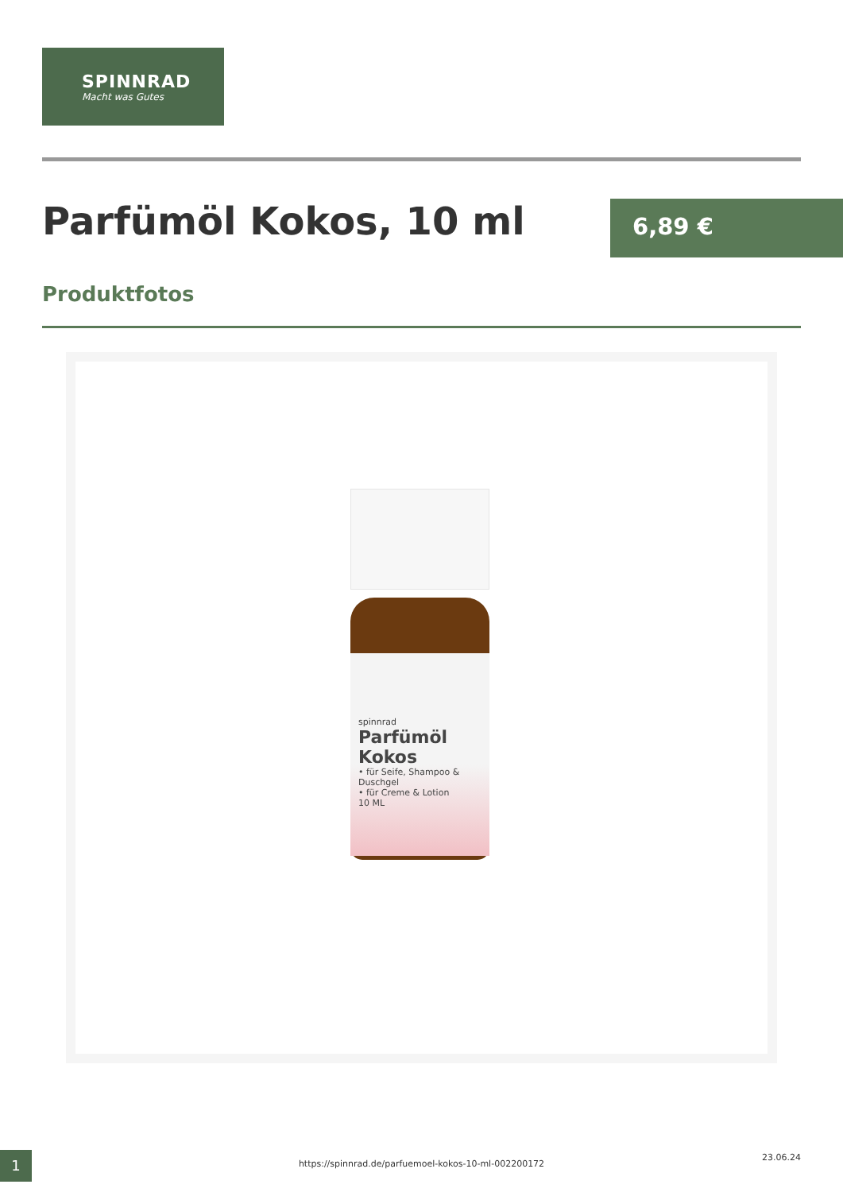SPINNRAD
Macht was Gutes
Parfümöl Kokos, 10 ml 6,89 €
Produktfotos
spinnrad
Parfümöl Kokos
• für Seife, Shampoo & Duschgel
• für Creme & Lotion
10 ML
1 https://spinnrad.de/parfuemoel-kokos-10-ml-002200172
23.06.24